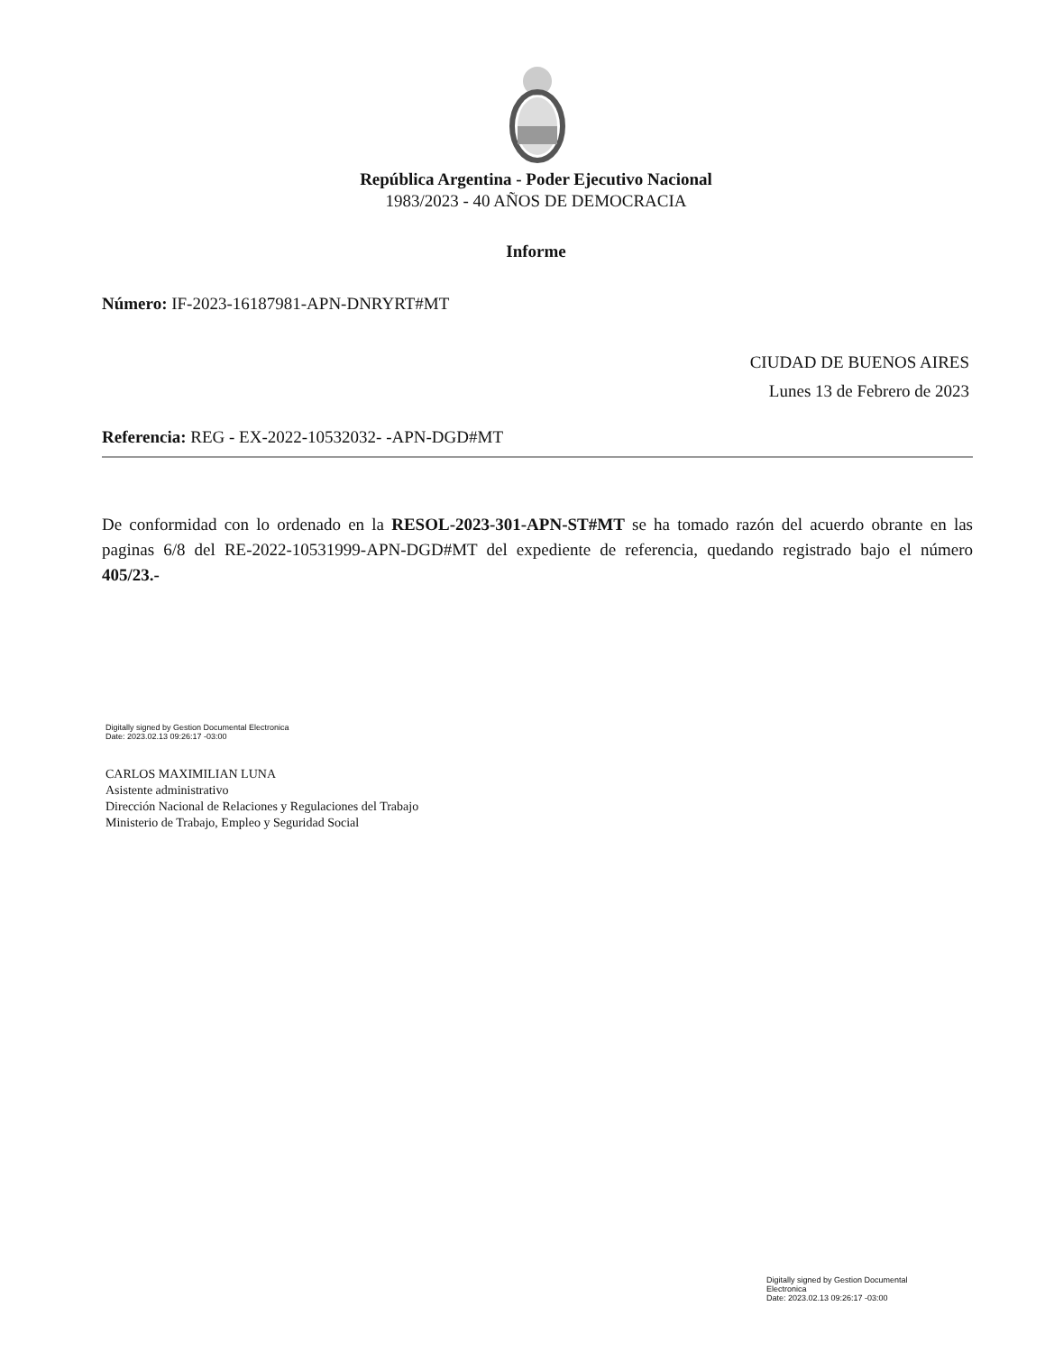República Argentina - Poder Ejecutivo Nacional
1983/2023 - 40 AÑOS DE DEMOCRACIA
Informe
Número: IF-2023-16187981-APN-DNRYRT#MT
CIUDAD DE BUENOS AIRES
Lunes 13 de Febrero de 2023
Referencia: REG - EX-2022-10532032- -APN-DGD#MT
De conformidad con lo ordenado en la RESOL-2023-301-APN-ST#MT se ha tomado razón del acuerdo obrante en las paginas 6/8 del RE-2022-10531999-APN-DGD#MT del expediente de referencia, quedando registrado bajo el número 405/23.-
Digitally signed by Gestion Documental Electronica
Date: 2023.02.13 09:26:17 -03:00
CARLOS MAXIMILIAN LUNA
Asistente administrativo
Dirección Nacional de Relaciones y Regulaciones del Trabajo
Ministerio de Trabajo, Empleo y Seguridad Social
Digitally signed by Gestion Documental
Electronica
Date: 2023.02.13 09:26:17 -03:00